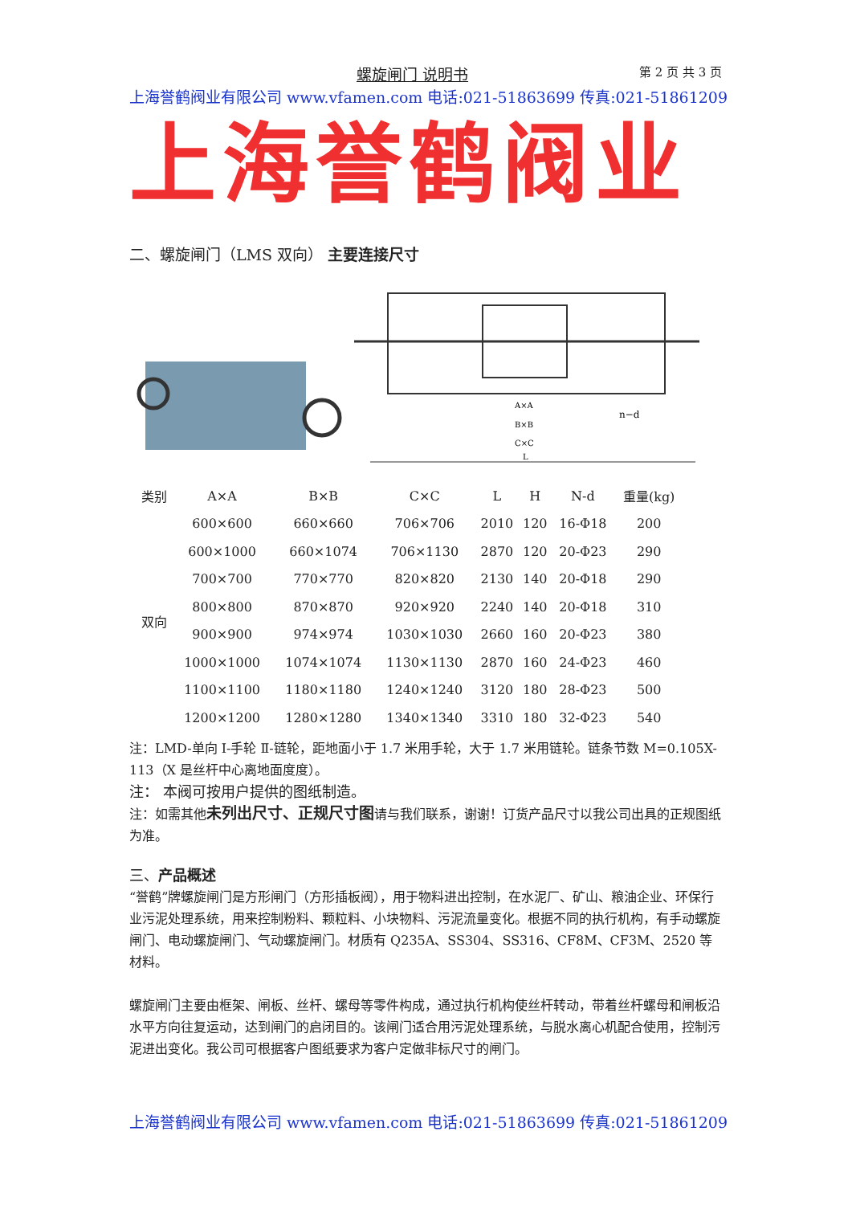螺旋闸门 说明书
第 2 页 共 3 页
上海誉鹤阀业有限公司 www.vfamen.com 电话:021-51863699 传真:021-51861209
上海誉鹤阀业
二、螺旋闸门（LMS 双向） 主要连接尺寸
A×A
B×B
C×C
L
n−d
| 类别 | A×A | B×B | C×C | L | H | N-d | 重量(kg) |
| --- | --- | --- | --- | --- | --- | --- | --- |
| 双向 | 600×600 | 660×660 | 706×706 | 2010 | 120 | 16-Φ18 | 200 |
| | 600×1000 | 660×1074 | 706×1130 | 2870 | 120 | 20-Φ23 | 290 |
| | 700×700 | 770×770 | 820×820 | 2130 | 140 | 20-Φ18 | 290 |
| | 800×800 | 870×870 | 920×920 | 2240 | 140 | 20-Φ18 | 310 |
| | 900×900 | 974×974 | 1030×1030 | 2660 | 160 | 20-Φ23 | 380 |
| | 1000×1000 | 1074×1074 | 1130×1130 | 2870 | 160 | 24-Φ23 | 460 |
| | 1100×1100 | 1180×1180 | 1240×1240 | 3120 | 180 | 28-Φ23 | 500 |
| | 1200×1200 | 1280×1280 | 1340×1340 | 3310 | 180 | 32-Φ23 | 540 |
注：LMD-单向 I-手轮 Ⅱ-链轮，距地面小于 1.7 米用手轮，大于 1.7 米用链轮。链条节数 M=0.105X-113（X 是丝杆中心离地面度度）。
注： 本阀可按用户提供的图纸制造。
注：如需其他未列出尺寸、正规尺寸图请与我们联系，谢谢！订货产品尺寸以我公司出具的正规图纸为准。
三、产品概述
“誉鹤”牌螺旋闸门是方形闸门（方形插板阀），用于物料进出控制，在水泥厂、矿山、粮油企业、环保行业污泥处理系统，用来控制粉料、颗粒料、小块物料、污泥流量变化。根据不同的执行机构，有手动螺旋闸门、电动螺旋闸门、气动螺旋闸门。材质有 Q235A、SS304、SS316、CF8M、CF3M、2520 等材料。
螺旋闸门主要由框架、闸板、丝杆、螺母等零件构成，通过执行机构使丝杆转动，带着丝杆螺母和闸板沿水平方向往复运动，达到闸门的启闭目的。该闸门适合用污泥处理系统，与脱水离心机配合使用，控制污泥进出变化。我公司可根据客户图纸要求为客户定做非标尺寸的闸门。
上海誉鹤阀业有限公司 www.vfamen.com 电话:021-51863699 传真:021-51861209